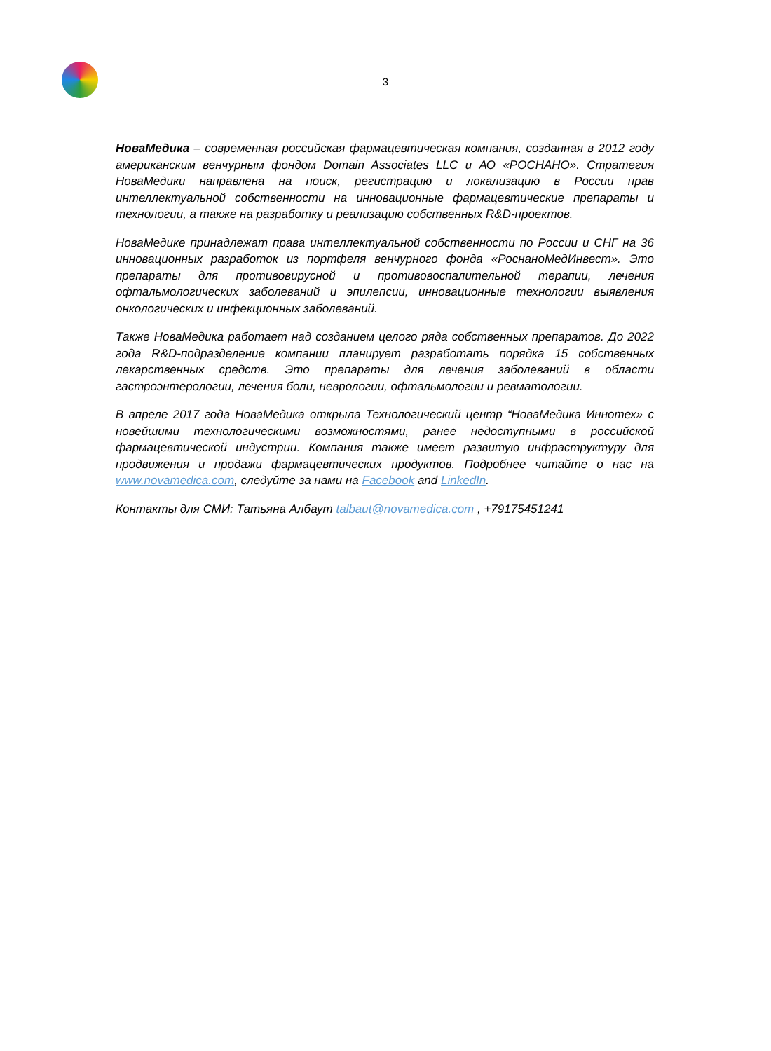3
НоваМедика – современная российская фармацевтическая компания, созданная в 2012 году американским венчурным фондом Domain Associates LLC и АО «РОСНАНО». Стратегия НоваМедики направлена на поиск, регистрацию и локализацию в России прав интеллектуальной собственности на инновационные фармацевтические препараты и технологии, а также на разработку и реализацию собственных R&D-проектов.
НоваМедике принадлежат права интеллектуальной собственности по России и СНГ на 36 инновационных разработок из портфеля венчурного фонда «РоснаноМедИнвест». Это препараты для противовирусной и противовоспалительной терапии, лечения офтальмологических заболеваний и эпилепсии, инновационные технологии выявления онкологических и инфекционных заболеваний.
Также НоваМедика работает над созданием целого ряда собственных препаратов. До 2022 года R&D-подразделение компании планирует разработать порядка 15 собственных лекарственных средств. Это препараты для лечения заболеваний в области гастроэнтерологии, лечения боли, неврологии, офтальмологии и ревматологии.
В апреле 2017 года НоваМедика открыла Технологический центр “НоваМедика Иннотех» с новейшими технологическими возможностями, ранее недоступными в российской фармацевтической индустрии. Компания также имеет развитую инфраструктуру для продвижения и продажи фармацевтических продуктов. Подробнее читайте о нас на www.novamedica.com, следуйте за нами на Facebook and LinkedIn.
Контакты для СМИ: Татьяна Албаут talbaut@novamedica.com , +79175451241